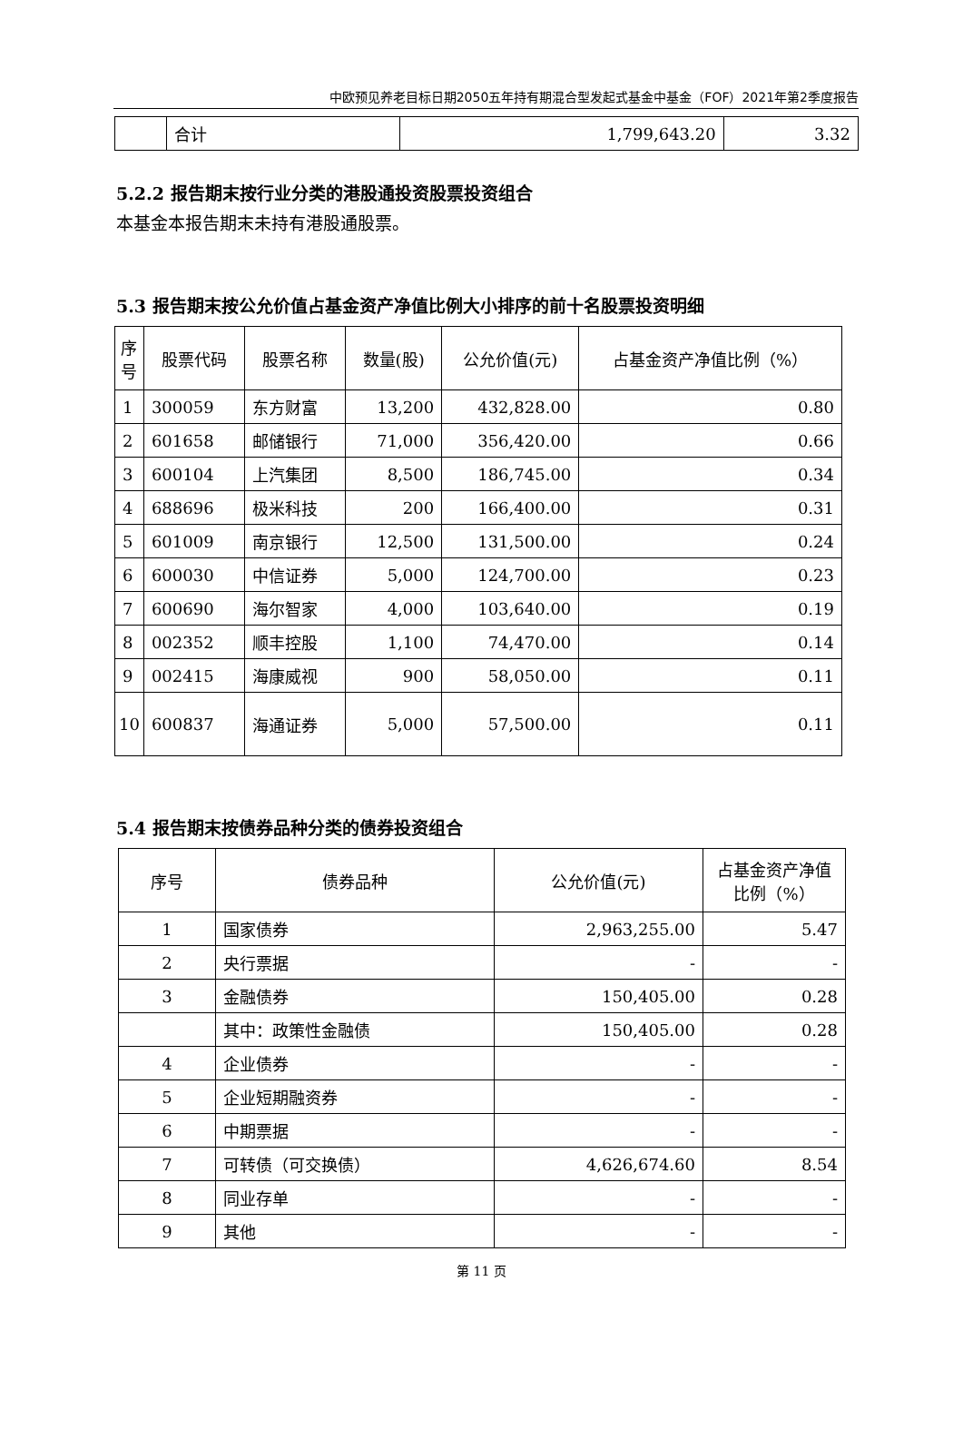中欧预见养老目标日期2050五年持有期混合型发起式基金中基金（FOF）2021年第2季度报告
| | 合计 | 1,799,643.20 | 3.32 |
5.2.2 报告期末按行业分类的港股通投资股票投资组合
本基金本报告期末未持有港股通股票。
5.3 报告期末按公允价值占基金资产净值比例大小排序的前十名股票投资明细
| 序号 | 股票代码 | 股票名称 | 数量(股) | 公允价值(元) | 占基金资产净值比例（%） |
| --- | --- | --- | --- | --- | --- |
| 1 | 300059 | 东方财富 | 13,200 | 432,828.00 | 0.80 |
| 2 | 601658 | 邮储银行 | 71,000 | 356,420.00 | 0.66 |
| 3 | 600104 | 上汽集团 | 8,500 | 186,745.00 | 0.34 |
| 4 | 688696 | 极米科技 | 200 | 166,400.00 | 0.31 |
| 5 | 601009 | 南京银行 | 12,500 | 131,500.00 | 0.24 |
| 6 | 600030 | 中信证券 | 5,000 | 124,700.00 | 0.23 |
| 7 | 600690 | 海尔智家 | 4,000 | 103,640.00 | 0.19 |
| 8 | 002352 | 顺丰控股 | 1,100 | 74,470.00 | 0.14 |
| 9 | 002415 | 海康威视 | 900 | 58,050.00 | 0.11 |
| 10 | 600837 | 海通证券 | 5,000 | 57,500.00 | 0.11 |
5.4 报告期末按债券品种分类的债券投资组合
| 序号 | 债券品种 | 公允价值(元) | 占基金资产净值比例（%） |
| --- | --- | --- | --- |
| 1 | 国家债券 | 2,963,255.00 | 5.47 |
| 2 | 央行票据 | - | - |
| 3 | 金融债券 | 150,405.00 | 0.28 |
| | 其中：政策性金融债 | 150,405.00 | 0.28 |
| 4 | 企业债券 | - | - |
| 5 | 企业短期融资券 | - | - |
| 6 | 中期票据 | - | - |
| 7 | 可转债（可交换债） | 4,626,674.60 | 8.54 |
| 8 | 同业存单 | - | - |
| 9 | 其他 | - | - |
第 11 页